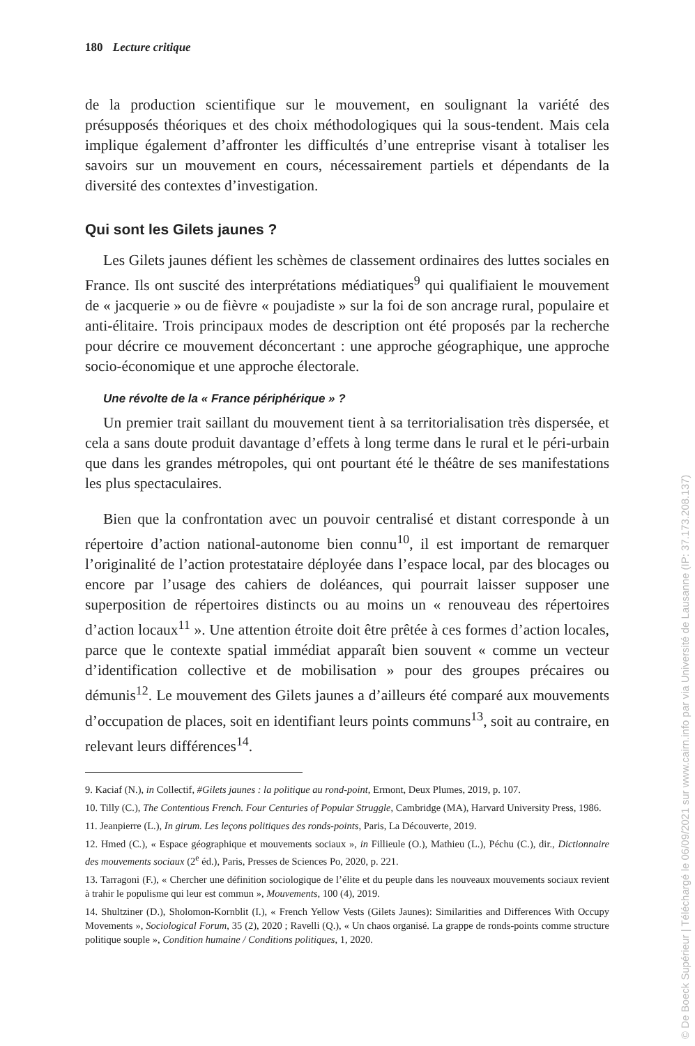180 Lecture critique
de la production scientifique sur le mouvement, en soulignant la variété des présupposés théoriques et des choix méthodologiques qui la sous-tendent. Mais cela implique également d’affronter les difficultés d’une entreprise visant à totaliser les savoirs sur un mouvement en cours, nécessairement partiels et dépendants de la diversité des contextes d’investigation.
Qui sont les Gilets jaunes ?
Les Gilets jaunes défient les schèmes de classement ordinaires des luttes sociales en France. Ils ont suscité des interprétations médiatiques<sup>9</sup> qui qualifiaient le mouvement de « jacquerie » ou de fièvre « poujadiste » sur la foi de son ancrage rural, populaire et anti-élitaire. Trois principaux modes de description ont été proposés par la recherche pour décrire ce mouvement déconcertant : une approche géographique, une approche socio-économique et une approche électorale.
Une révolte de la « France périphérique » ?
Un premier trait saillant du mouvement tient à sa territorialisation très dispersée, et cela a sans doute produit davantage d’effets à long terme dans le rural et le péri-urbain que dans les grandes métropoles, qui ont pourtant été le théâtre de ses manifestations les plus spectaculaires.
Bien que la confrontation avec un pouvoir centralisé et distant corresponde à un répertoire d’action national-autonome bien connu<sup>10</sup>, il est important de remarquer l’originalité de l’action protestataire déployée dans l’espace local, par des blocages ou encore par l’usage des cahiers de doléances, qui pourrait laisser supposer une superposition de répertoires distincts ou au moins un « renouveau des répertoires d’action locaux<sup>11</sup> ». Une attention étroite doit être prêtée à ces formes d’action locales, parce que le contexte spatial immédiat apparaît bien souvent « comme un vecteur d’identification collective et de mobilisation » pour des groupes précaires ou démunis<sup>12</sup>. Le mouvement des Gilets jaunes a d’ailleurs été comparé aux mouvements d’occupation de places, soit en identifiant leurs points communs<sup>13</sup>, soit au contraire, en relevant leurs différences<sup>14</sup>.
9. Kaciaf (N.), in Collectif, #Gilets jaunes : la politique au rond-point, Ermont, Deux Plumes, 2019, p. 107.
10. Tilly (C.), The Contentious French. Four Centuries of Popular Struggle, Cambridge (MA), Harvard University Press, 1986.
11. Jeanpierre (L.), In girum. Les leçons politiques des ronds-points, Paris, La Découverte, 2019.
12. Hmed (C.), « Espace géographique et mouvements sociaux », in Fillieule (O.), Mathieu (L.), Péchu (C.), dir., Dictionnaire des mouvements sociaux (2<sup>e</sup> éd.), Paris, Presses de Sciences Po, 2020, p. 221.
13. Tarragoni (F.), « Chercher une définition sociologique de l’élite et du peuple dans les nouveaux mouvements sociaux revient à trahir le populisme qui leur est commun », Mouvements, 100 (4), 2019.
14. Shultziner (D.), Sholomon-Kornblit (I.), « French Yellow Vests (Gilets Jaunes): Similarities and Differences With Occupy Movements », Sociological Forum, 35 (2), 2020 ; Ravelli (Q.), « Un chaos organisé. La grappe de ronds-points comme structure politique souple », Condition humaine / Conditions politiques, 1, 2020.
© De Boeck Supérieur | Téléchargé le 06/09/2021 sur www.cairn.info par via Université de Lausanne (IP: 37.173.208.137)